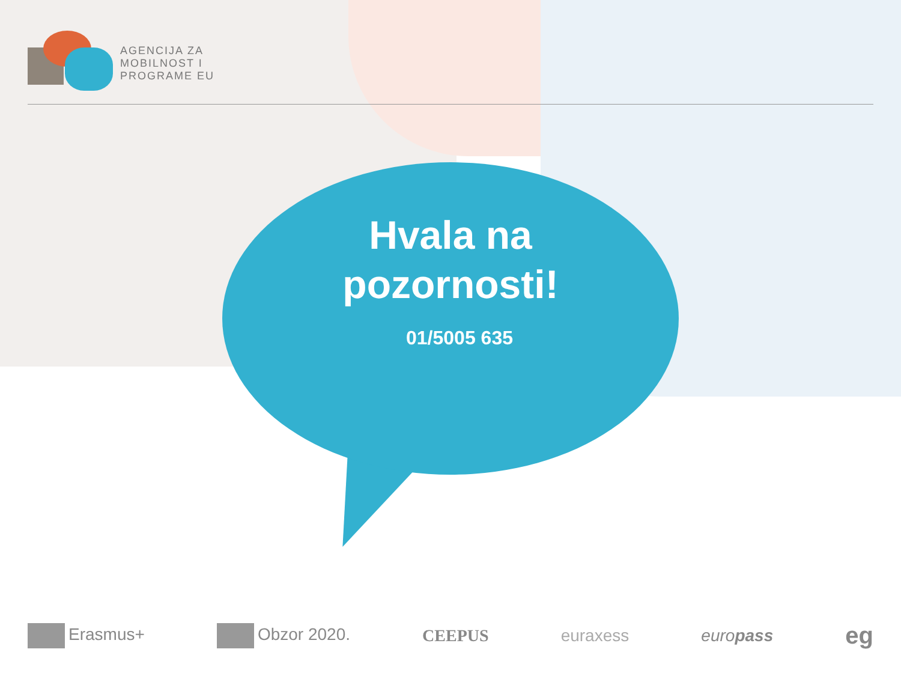AGENCIJA ZA
MOBILNOST I
PROGRAME EU
Hvala na
pozornosti!
01/5005 635
Erasmus+ Obzor 2020. CEEPUS euraxess euro pass eg